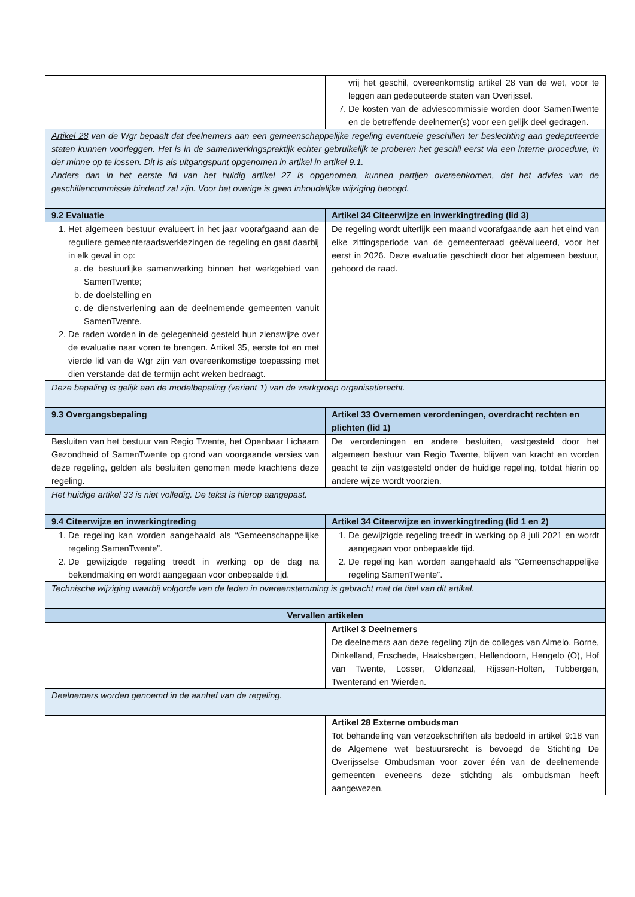| | vrij het geschil, overeenkomstig artikel 28 van de wet, voor te leggen aan gedeputeerde staten van Overijssel. 7. De kosten van de adviescommissie worden door SamenTwente en de betreffende deelnemer(s) voor een gelijk deel gedragen. |
| Artikel 28 van de Wgr bepaalt dat deelnemers aan een gemeenschappelijke regeling eventuele geschillen ter beslechting aan gedeputeerde staten kunnen voorleggen. Het is in de samenwerkingspraktijk echter gebruikelijk te proberen het geschil eerst via een interne procedure, in der minne op te lossen. Dit is als uitgangspunt opgenomen in artikel in artikel 9.1. Anders dan in het eerste lid van het huidig artikel 27 is opgenomen, kunnen partijen overeenkomen, dat het advies van de geschillencommissie bindend zal zijn. Voor het overige is geen inhoudelijke wijziging beoogd. | |
| 9.2 Evaluatie | Artikel 34 Citeerwijze en inwerkingtreding (lid 3) |
| 1. Het algemeen bestuur evalueert in het jaar voorafgaand aan de reguliere gemeenteraadsverkiezingen de regeling en gaat daarbij in elk geval in op: a. de bestuurlijke samenwerking binnen het werkgebied van SamenTwente; b. de doelstelling en c. de dienstverlening aan de deelnemende gemeenten vanuit SamenTwente. 2. De raden worden in de gelegenheid gesteld hun zienswijze over de evaluatie naar voren te brengen. Artikel 35, eerste tot en met vierde lid van de Wgr zijn van overeenkomstige toepassing met dien verstande dat de termijn acht weken bedraagt. | De regeling wordt uiterlijk een maand voorafgaande aan het eind van elke zittingsperiode van de gemeenteraad geëvalueerd, voor het eerst in 2026. Deze evaluatie geschiedt door het algemeen bestuur, gehoord de raad. |
| Deze bepaling is gelijk aan de modelbepaling (variant 1) van de werkgroep organisatierecht. | |
| 9.3 Overgangsbepaling | Artikel 33 Overnemen verordeningen, overdracht rechten en plichten (lid 1) |
| Besluiten van het bestuur van Regio Twente, het Openbaar Lichaam Gezondheid of SamenTwente op grond van voorgaande versies van deze regeling, gelden als besluiten genomen mede krachtens deze regeling. | De verordeningen en andere besluiten, vastgesteld door het algemeen bestuur van Regio Twente, blijven van kracht en worden geacht te zijn vastgesteld onder de huidige regeling, totdat hierin op andere wijze wordt voorzien. |
| Het huidige artikel 33 is niet volledig. De tekst is hierop aangepast. | |
| 9.4 Citeerwijze en inwerkingtreding | Artikel 34 Citeerwijze en inwerkingtreding (lid 1 en 2) |
| 1. De regeling kan worden aangehaald als “Gemeenschappelijke regeling SamenTwente”. 2. De gewijzigde regeling treedt in werking op de dag na bekendmaking en wordt aangegaan voor onbepaalde tijd. | 1. De gewijzigde regeling treedt in werking op 8 juli 2021 en wordt aangegaan voor onbepaalde tijd. 2. De regeling kan worden aangehaald als “Gemeenschappelijke regeling SamenTwente”. |
| Technische wijziging waarbij volgorde van de leden in overeenstemming is gebracht met de titel van dit artikel. | |
| Vervallen artikelen | |
| | Artikel 3 Deelnemers De deelnemers aan deze regeling zijn de colleges van Almelo, Borne, Dinkelland, Enschede, Haaksbergen, Hellendoorn, Hengelo (O), Hof van Twente, Losser, Oldenzaal, Rijssen-Holten, Tubbergen, Twenterand en Wierden. |
| Deelnemers worden genoemd in de aanhef van de regeling. | |
| | Artikel 28 Externe ombudsman Tot behandeling van verzoekschriften als bedoeld in artikel 9:18 van de Algemene wet bestuursrecht is bevoegd de Stichting De Overijsselse Ombudsman voor zover één van de deelnemende gemeenten eveneens deze stichting als ombudsman heeft aangewezen. |